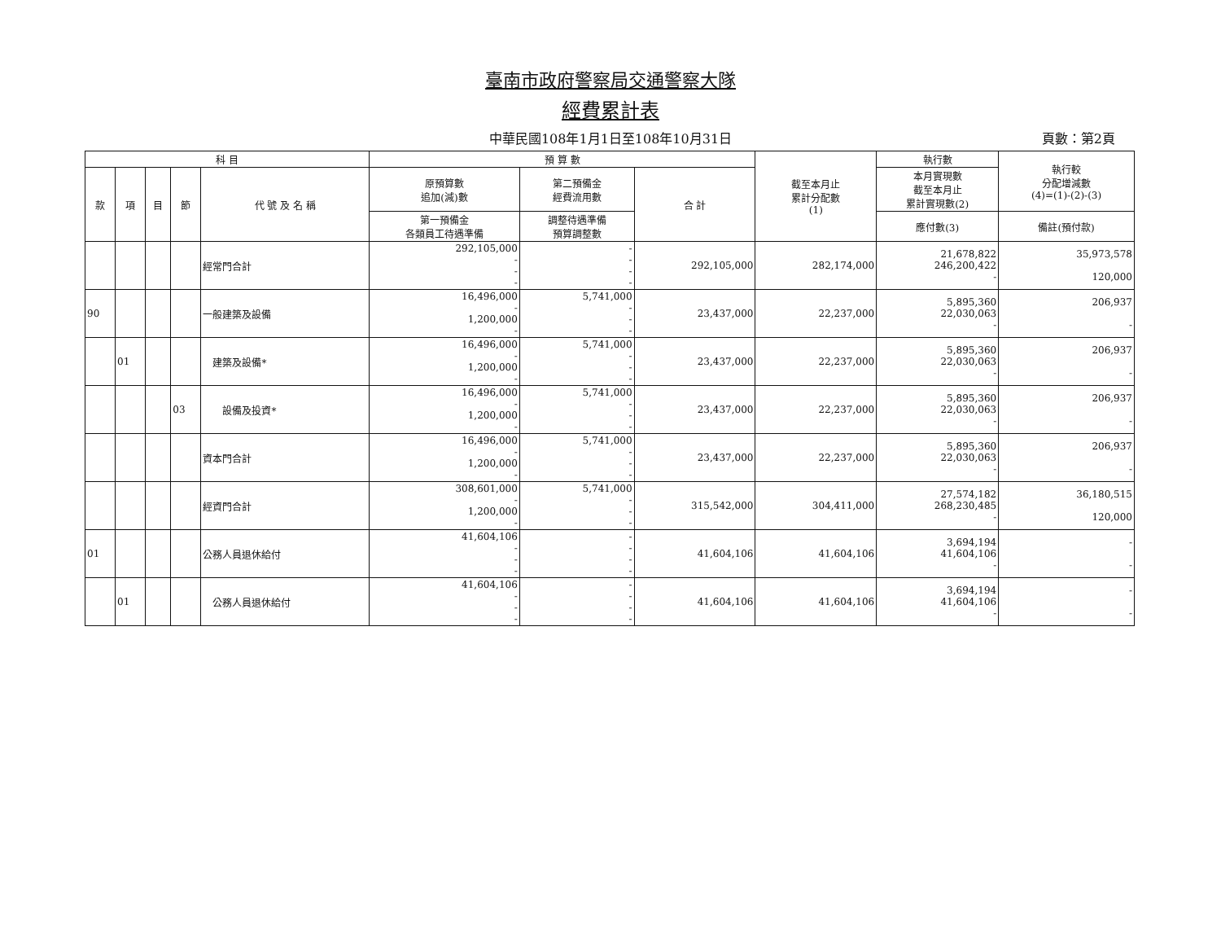臺南市政府警察局交通警察大隊
經費累計表
中華民國108年1月1日至108年10月31日 頁數：第2頁
| 科 目 | | | | | 預 算 數 | | | 截至本月止 累計分配數 (1) | 執行數 | 執行較 分配增減數 (4)=(1)-(2)-(3) |
| --- | --- | --- | --- | --- | --- | --- | --- | --- | --- | --- |
| 款 | 項 | 目 | 節 | 代 號 及 名 稱 | 原預算數 追加(減)數 | 第二預備金 經費流用數 | 合 計 | | 本月實現數 截至本月止 累計實現數(2) | |
| | | | | | 第一預備金 各類員工待遇準備 | 調整待遇準備 預算調整數 | | | 應付數(3) | 備註(預付款) |
| | | | | 經常門合計 | 292,105,000 - - - | - - - - | 292,105,000 | 282,174,000 | 21,678,822 246,200,422 - | 35,973,578 120,000 |
| 90 | | | | 一般建築及設備 | 16,496,000 - 1,200,000 - | 5,741,000 - - - | 23,437,000 | 22,237,000 | 5,895,360 22,030,063 - | 206,937 - |
| | 01 | | | 建築及設備* | 16,496,000 - 1,200,000 - | 5,741,000 - - - | 23,437,000 | 22,237,000 | 5,895,360 22,030,063 - | 206,937 - |
| | | | 03 | 設備及投資* | 16,496,000 - 1,200,000 - | 5,741,000 - - - | 23,437,000 | 22,237,000 | 5,895,360 22,030,063 - | 206,937 - |
| | | | | 資本門合計 | 16,496,000 - 1,200,000 - | 5,741,000 - - - | 23,437,000 | 22,237,000 | 5,895,360 22,030,063 - | 206,937 - |
| | | | | 經資門合計 | 308,601,000 - 1,200,000 - | 5,741,000 - - - | 315,542,000 | 304,411,000 | 27,574,182 268,230,485 - | 36,180,515 120,000 |
| 01 | | | | 公務人員退休給付 | 41,604,106 - - - | - - - - | 41,604,106 | 41,604,106 | 3,694,194 41,604,106 - | - - |
| | 01 | | | 公務人員退休給付 | 41,604,106 - - - | - - - - | 41,604,106 | 41,604,106 | 3,694,194 41,604,106 - | - - |